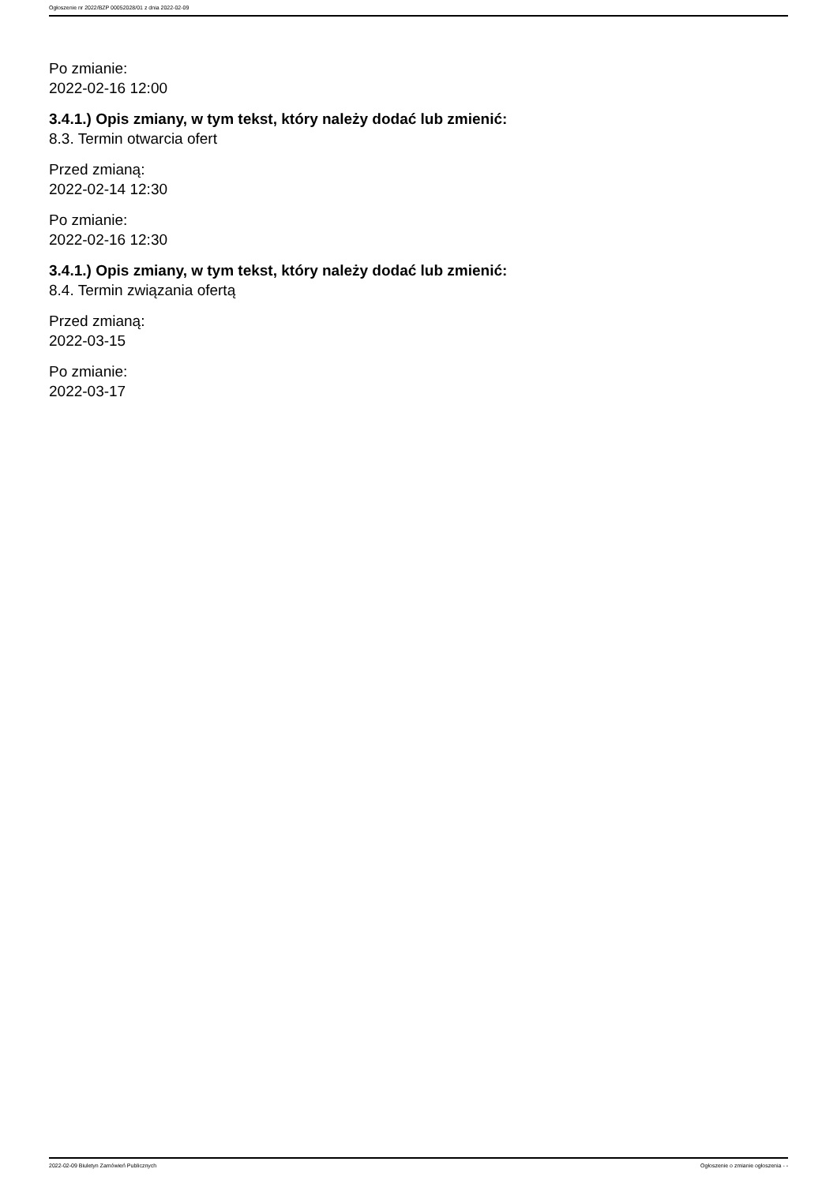Ogłoszenie nr 2022/BZP 00052028/01 z dnia 2022-02-09
Po zmianie:
2022-02-16 12:00
3.4.1.) Opis zmiany, w tym tekst, który należy dodać lub zmienić:
8.3. Termin otwarcia ofert
Przed zmianą:
2022-02-14 12:30
Po zmianie:
2022-02-16 12:30
3.4.1.) Opis zmiany, w tym tekst, który należy dodać lub zmienić:
8.4. Termin związania ofertą
Przed zmianą:
2022-03-15
Po zmianie:
2022-03-17
2022-02-09 Biuletyn Zamówień Publicznych Ogłoszenie o zmianie ogłoszenia - -